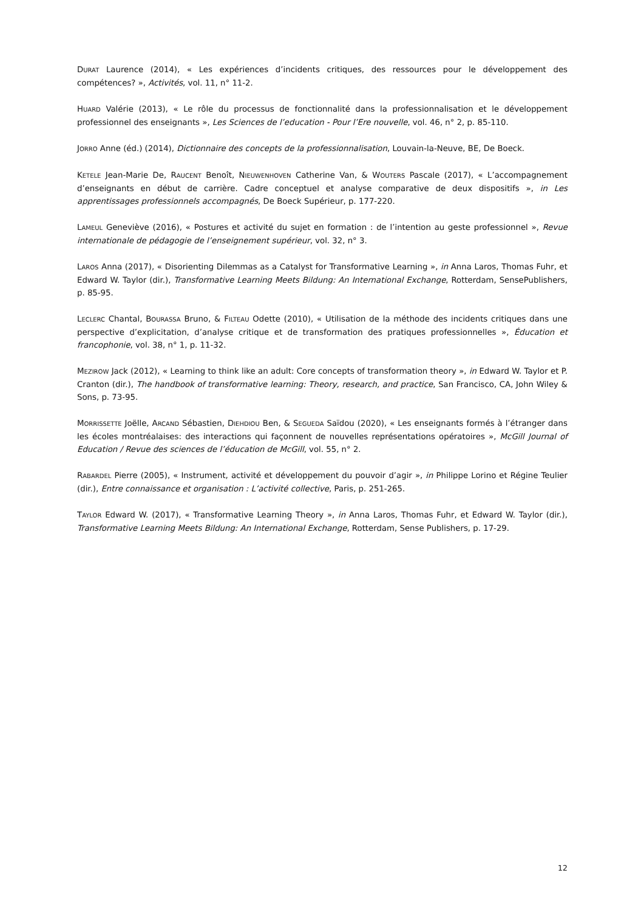DURAT Laurence (2014), « Les expériences d’incidents critiques, des ressources pour le développement des compétences? », Activités, vol. 11, n° 11-2.
HUARD Valérie (2013), « Le rôle du processus de fonctionnalité dans la professionnalisation et le développement professionnel des enseignants », Les Sciences de l’education - Pour l’Ere nouvelle, vol. 46, n° 2, p. 85-110.
JORRO Anne (éd.) (2014), Dictionnaire des concepts de la professionnalisation, Louvain-la-Neuve, BE, De Boeck.
KETELE Jean-Marie De, RAUCENT Benoît, NIEUWENHOVEN Catherine Van, & WOUTERS Pascale (2017), « L’accompagnement d’enseignants en début de carrière. Cadre conceptuel et analyse comparative de deux dispositifs », in Les apprentissages professionnels accompagnés, De Boeck Supérieur, p. 177-220.
LAMEUL Geneviève (2016), « Postures et activité du sujet en formation : de l’intention au geste professionnel », Revue internationale de pédagogie de l’enseignement supérieur, vol. 32, n° 3.
LAROS Anna (2017), « Disorienting Dilemmas as a Catalyst for Transformative Learning », in Anna Laros, Thomas Fuhr, et Edward W. Taylor (dir.), Transformative Learning Meets Bildung: An International Exchange, Rotterdam, SensePublishers, p. 85-95.
LECLERC Chantal, BOURASSA Bruno, & FILTEAU Odette (2010), « Utilisation de la méthode des incidents critiques dans une perspective d’explicitation, d’analyse critique et de transformation des pratiques professionnelles », Éducation et francophonie, vol. 38, n° 1, p. 11-32.
MEZIROW Jack (2012), « Learning to think like an adult: Core concepts of transformation theory », in Edward W. Taylor et P. Cranton (dir.), The handbook of transformative learning: Theory, research, and practice, San Francisco, CA, John Wiley & Sons, p. 73-95.
MORRISSETTE Joëlle, ARCAND Sébastien, DIEHDIOU Ben, & SEGUEDA Saïdou (2020), « Les enseignants formés à l’étranger dans les écoles montréalaises: des interactions qui façonnent de nouvelles représentations opératoires », McGill Journal of Education / Revue des sciences de l’éducation de McGill, vol. 55, n° 2.
RABARDEL Pierre (2005), « Instrument, activité et développement du pouvoir d’agir », in Philippe Lorino et Régine Teulier (dir.), Entre connaissance et organisation : L’activité collective, Paris, p. 251-265.
TAYLOR Edward W. (2017), « Transformative Learning Theory », in Anna Laros, Thomas Fuhr, et Edward W. Taylor (dir.), Transformative Learning Meets Bildung: An International Exchange, Rotterdam, Sense Publishers, p. 17-29.
12